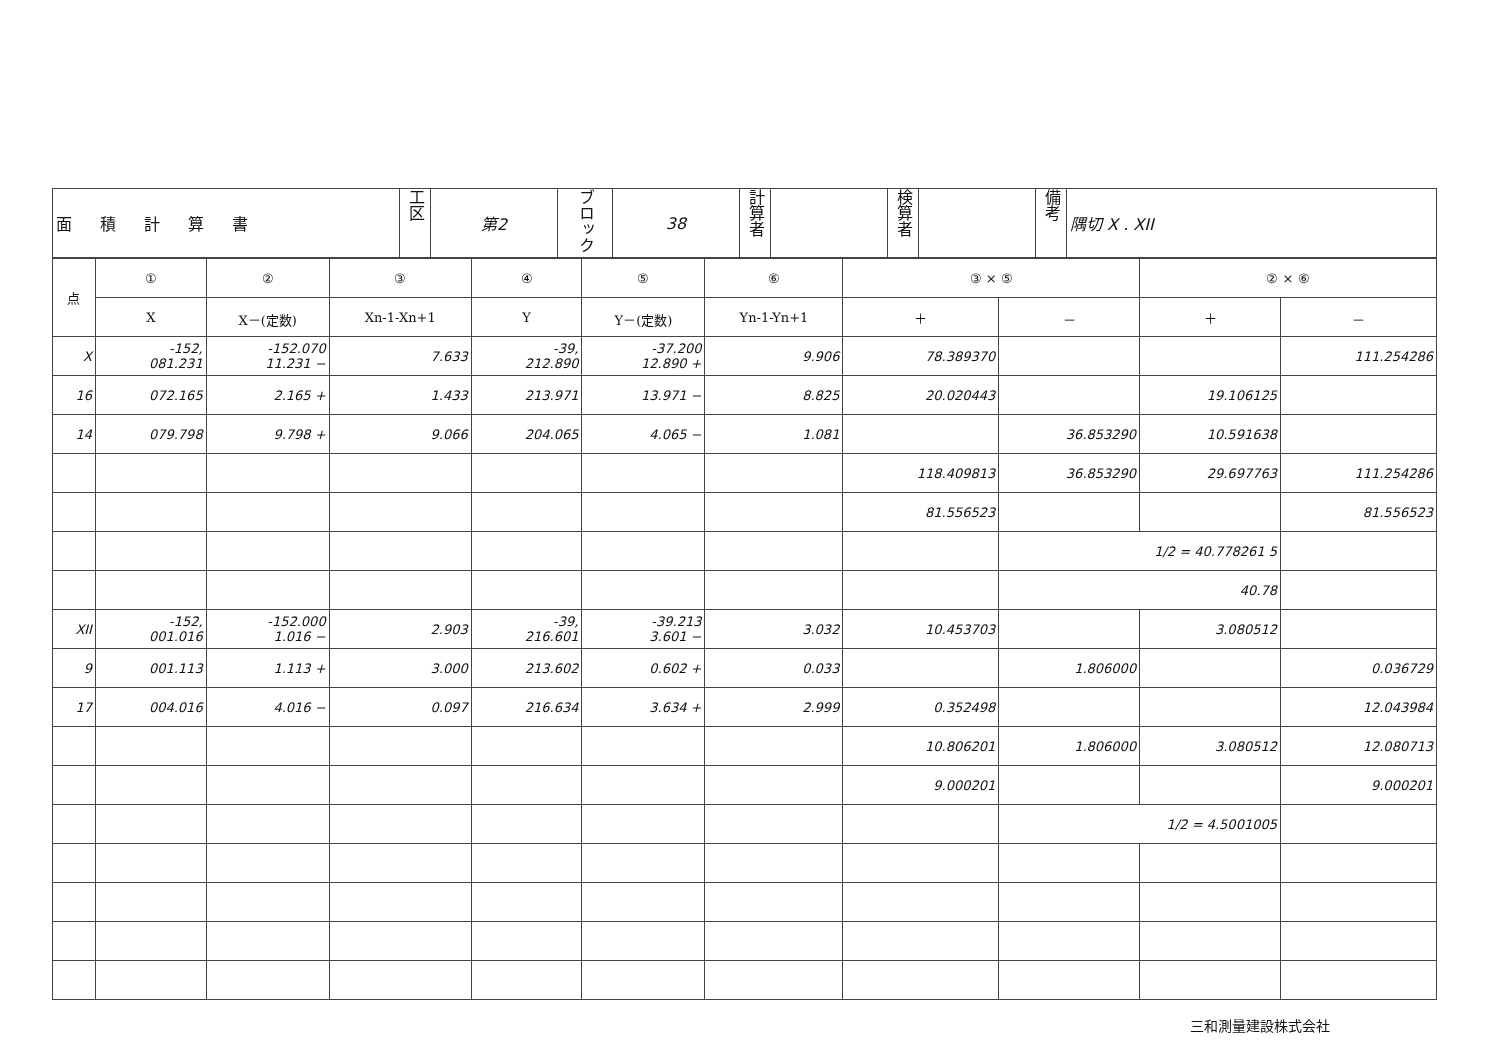| 面積計算書 | 工区 | 第2 | ブロック | 38 | 計算者 | | 検算者 | | 備考 | 隅切 X . XII |
| 点 | ① | ② | ③ | ④ | ⑤ | ⑥ | ③ × ⑤ | | ② × ⑥ | |
| --- | --- | --- | --- | --- | --- | --- | --- | --- | --- | --- |
| | X | X－(定数) | Xn-1-Xn+1 | Y | Y－(定数) | Yn-1-Yn+1 | ＋ | － | ＋ | － |
| X | -152, 081.231 | -152.070 11.231 − | 7.633 | -39, 212.890 | -37.200 12.890 + | 9.906 | 78.389370 | | | 111.254286 |
| 16 | 072.165 | 2.165 + | 1.433 | 213.971 | 13.971 − | 8.825 | 20.020443 | | 19.106125 | |
| 14 | 079.798 | 9.798 + | 9.066 | 204.065 | 4.065 − | 1.081 | | 36.853290 | 10.591638 | |
| | | | | | | | 118.409813 | 36.853290 | 29.697763 | 111.254286 |
| | | | | | | | 81.556523 | | | 81.556523 |
| | | | | | | | | 1/2 = 40.778261 5 | | |
| | | | | | | | | 40.78 | | |
| XII | -152, 001.016 | -152.000 1.016 − | 2.903 | -39, 216.601 | -39.213 3.601 − | 3.032 | 10.453703 | | 3.080512 | |
| 9 | 001.113 | 1.113 + | 3.000 | 213.602 | 0.602 + | 0.033 | | 1.806000 | | 0.036729 |
| 17 | 004.016 | 4.016 − | 0.097 | 216.634 | 3.634 + | 2.999 | 0.352498 | | | 12.043984 |
| | | | | | | | 10.806201 | 1.806000 | 3.080512 | 12.080713 |
| | | | | | | | 9.000201 | | | 9.000201 |
| | | | | | | | | 1/2 = 4.5001005 | | |
三和測量建設株式会社